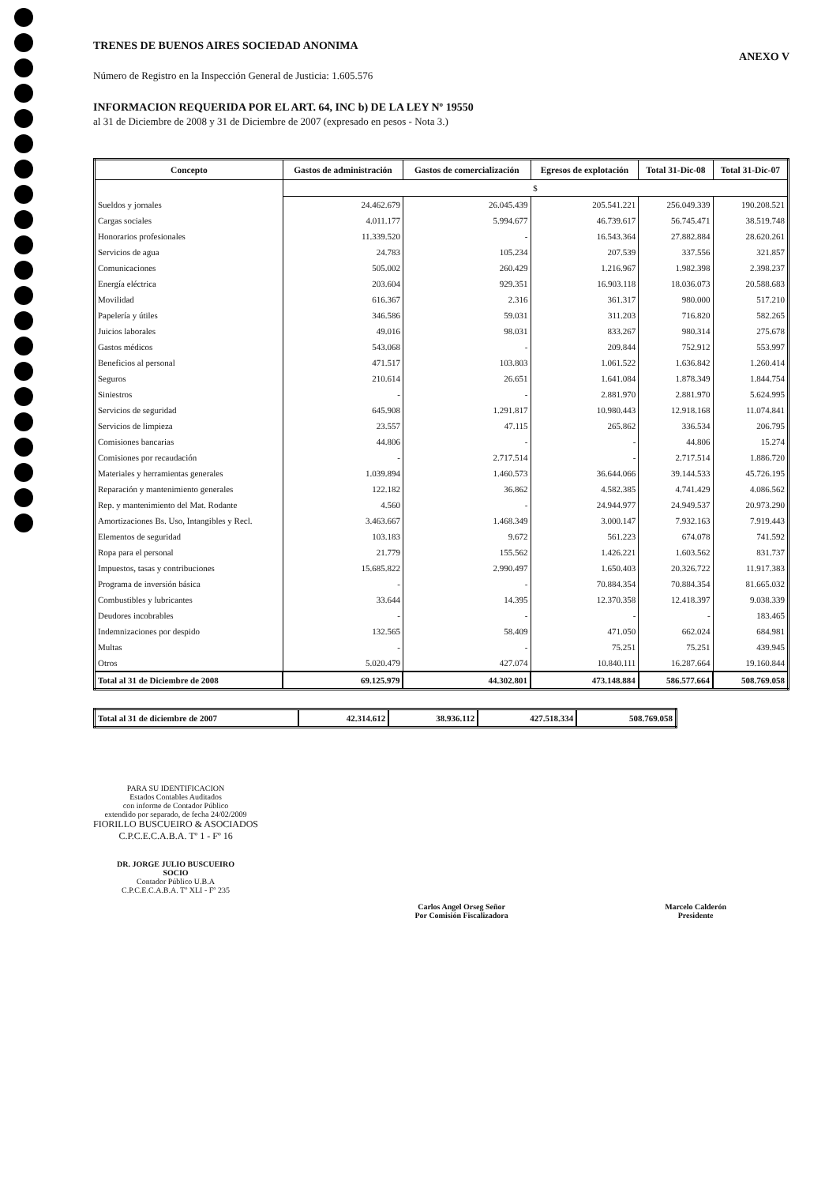TRENES DE BUENOS AIRES SOCIEDAD ANONIMA
ANEXO V
Número de Registro en la Inspección General de Justicia: 1.605.576
INFORMACION REQUERIDA POR EL ART. 64, INC b) DE LA LEY Nº 19550
al 31 de Diciembre de 2008 y 31 de Diciembre de 2007 (expresado en pesos - Nota 3.)
| Concepto | Gastos de administración | Gastos de comercialización | Egresos de explotación | Total 31-Dic-08 | Total 31-Dic-07 |
| --- | --- | --- | --- | --- | --- |
| | $ | | | | |
| Sueldos y jornales | 24.462.679 | 26.045.439 | 205.541.221 | 256.049.339 | 190.208.521 |
| Cargas sociales | 4.011.177 | 5.994.677 | 46.739.617 | 56.745.471 | 38.519.748 |
| Honorarios profesionales | 11.339.520 | - | 16.543.364 | 27.882.884 | 28.620.261 |
| Servicios de agua | 24.783 | 105.234 | 207.539 | 337.556 | 321.857 |
| Comunicaciones | 505.002 | 260.429 | 1.216.967 | 1.982.398 | 2.398.237 |
| Energía eléctrica | 203.604 | 929.351 | 16.903.118 | 18.036.073 | 20.588.683 |
| Movilidad | 616.367 | 2.316 | 361.317 | 980.000 | 517.210 |
| Papelería y útiles | 346.586 | 59.031 | 311.203 | 716.820 | 582.265 |
| Juicios laborales | 49.016 | 98.031 | 833.267 | 980.314 | 275.678 |
| Gastos médicos | 543.068 | - | 209.844 | 752.912 | 553.997 |
| Beneficios al personal | 471.517 | 103.803 | 1.061.522 | 1.636.842 | 1.260.414 |
| Seguros | 210.614 | 26.651 | 1.641.084 | 1.878.349 | 1.844.754 |
| Siniestros | - | - | 2.881.970 | 2.881.970 | 5.624.995 |
| Servicios de seguridad | 645.908 | 1.291.817 | 10.980.443 | 12.918.168 | 11.074.841 |
| Servicios de limpieza | 23.557 | 47.115 | 265.862 | 336.534 | 206.795 |
| Comisiones bancarias | 44.806 | - | - | 44.806 | 15.274 |
| Comisiones por recaudación | - | 2.717.514 | - | 2.717.514 | 1.886.720 |
| Materiales y herramientas generales | 1.039.894 | 1.460.573 | 36.644.066 | 39.144.533 | 45.726.195 |
| Reparación y mantenimiento generales | 122.182 | 36.862 | 4.582.385 | 4.741.429 | 4.086.562 |
| Rep. y mantenimiento del Mat. Rodante | 4.560 | - | 24.944.977 | 24.949.537 | 20.973.290 |
| Amortizaciones Bs. Uso, Intangibles y Recl. | 3.463.667 | 1.468.349 | 3.000.147 | 7.932.163 | 7.919.443 |
| Elementos de seguridad | 103.183 | 9.672 | 561.223 | 674.078 | 741.592 |
| Ropa para el personal | 21.779 | 155.562 | 1.426.221 | 1.603.562 | 831.737 |
| Impuestos, tasas y contribuciones | 15.685.822 | 2.990.497 | 1.650.403 | 20.326.722 | 11.917.383 |
| Programa de inversión básica | - | - | 70.884.354 | 70.884.354 | 81.665.032 |
| Combustibles y lubricantes | 33.644 | 14.395 | 12.370.358 | 12.418.397 | 9.038.339 |
| Deudores incobrables | - | - | - | - | 183.465 |
| Indemnizaciones por despido | 132.565 | 58.409 | 471.050 | 662.024 | 684.981 |
| Multas | - | - | 75.251 | 75.251 | 439.945 |
| Otros | 5.020.479 | 427.074 | 10.840.111 | 16.287.664 | 19.160.844 |
| Total al 31 de Diciembre de 2008 | 69.125.979 | 44.302.801 | 473.148.884 | 586.577.664 | 508.769.058 |
| Total al 31 de diciembre de 2007 | 42.314.612 | 38.936.112 | 427.518.334 | 508.769.058 |
PARA SU IDENTIFICACION
Estados Contables Auditados
con informe de Contador Público
extendido por separado, de fecha 24/02/2009
FIORILLO BUSCUEIRO & ASOCIADOS
C.P.C.E.C.A.B.A. Tº 1 - Fº 16
DR. JORGE JULIO BUSCUEIRO
SOCIO
Contador Público U.B.A
C.P.C.E.C.A.B.A. Tº XLI - Fº 235
Carlos Angel Orseg Señor
Por Comisión Fiscalizadora
Marcelo Calderón
Presidente